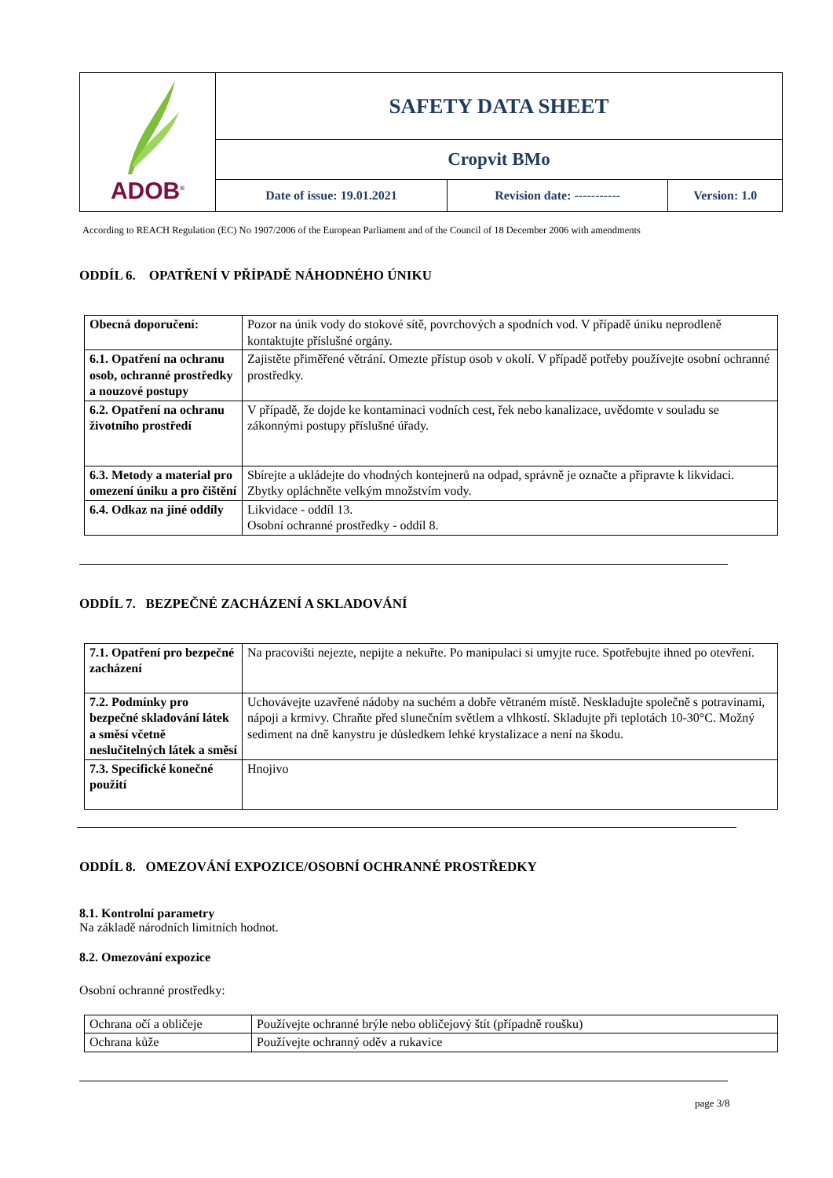| ADOB<sup>®</sup> | SAFETY DATA SHEET | | |
| | Cropvit BMo | | |
| | Date of issue: 19.01.2021 | Revision date: ----------- | Version: 1.0 |
According to REACH Regulation (EC) No 1907/2006 of the European Parliament and of the Council of 18 December 2006 with amendments
ODDÍL 6. OPATŘENÍ V PŘÍPADĚ NÁHODNÉHO ÚNIKU
| Obecná doporučení: | Pozor na únik vody do stokové sítě, povrchových a spodních vod. V případě úniku neprodleně kontaktujte příslušné orgány. |
| 6.1. Opatření na ochranu osob, ochranné prostředky a nouzové postupy | Zajistěte přiměřené větrání. Omezte přístup osob v okolí. V případě potřeby používejte osobní ochranné prostředky. |
| 6.2. Opatření na ochranu životního prostředí | V případě, že dojde ke kontaminaci vodních cest, řek nebo kanalizace, uvědomte v souladu se zákonnými postupy příslušné úřady. |
| 6.3. Metody a material pro omezení úniku a pro čištění | Sbírejte a ukládejte do vhodných kontejnerů na odpad, správně je označte a připravte k likvidaci. Zbytky opláchněte velkým množstvím vody. |
| 6.4. Odkaz na jiné oddíly | Likvidace - oddíl 13. Osobní ochranné prostředky - oddíl 8. |
ODDÍL 7. BEZPEČNÉ ZACHÁZENÍ A SKLADOVÁNÍ
| 7.1. Opatření pro bezpečné zacházení | Na pracovišti nejezte, nepijte a nekuřte. Po manipulaci si umyjte ruce. Spotřebujte ihned po otevření. |
| 7.2. Podmínky pro bezpečné skladování látek a směsí včetně neslučitelných látek a směsí | Uchovávejte uzavřené nádoby na suchém a dobře větraném místě. Neskladujte společně s potravinami, nápoji a krmivy. Chraňte před slunečním světlem a vlhkostí. Skladujte při teplotách 10-30°C. Možný sediment na dně kanystru je důsledkem lehké krystalizace a není na škodu. |
| 7.3. Specifické konečné použití | Hnojivo |
ODDÍL 8. OMEZOVÁNÍ EXPOZICE/OSOBNÍ OCHRANNÉ PROSTŘEDKY
8.1. Kontrolní parametry
Na základě národních limitních hodnot.
8.2. Omezování expozice
Osobní ochranné prostředky:
| Ochrana očí a obličeje | Používejte ochranné brýle nebo obličejový štít (případně roušku) |
| Ochrana kůže | Používejte ochranný oděv a rukavice |
page 3/8